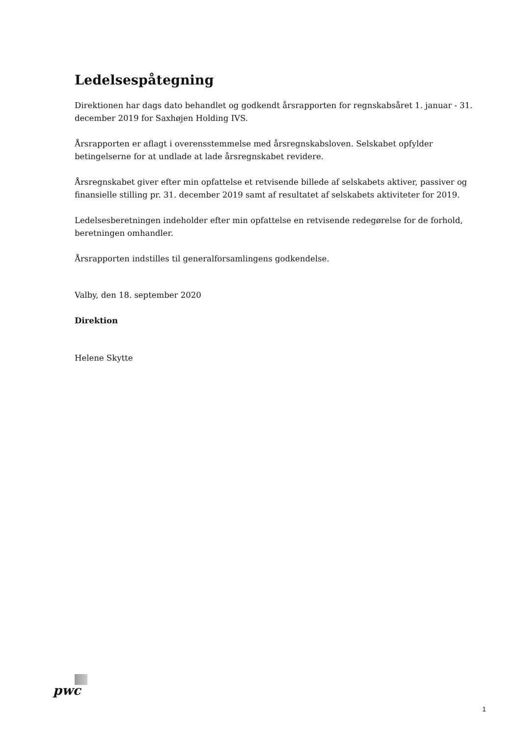Ledelsespåtegning
Direktionen har dags dato behandlet og godkendt årsrapporten for regnskabsåret 1. januar - 31. december 2019 for Saxhøjen Holding IVS.
Årsrapporten er aflagt i overensstemmelse med årsregnskabsloven. Selskabet opfylder betingelserne for at undlade at lade årsregnskabet revidere.
Årsregnskabet giver efter min opfattelse et retvisende billede af selskabets aktiver, passiver og finansielle stilling pr. 31. december 2019 samt af resultatet af selskabets aktiviteter for 2019.
Ledelsesberetningen indeholder efter min opfattelse en retvisende redegørelse for de forhold, beretningen omhandler.
Årsrapporten indstilles til generalforsamlingens godkendelse.
Valby, den 18. september 2020
Direktion
Helene Skytte
pwc
1